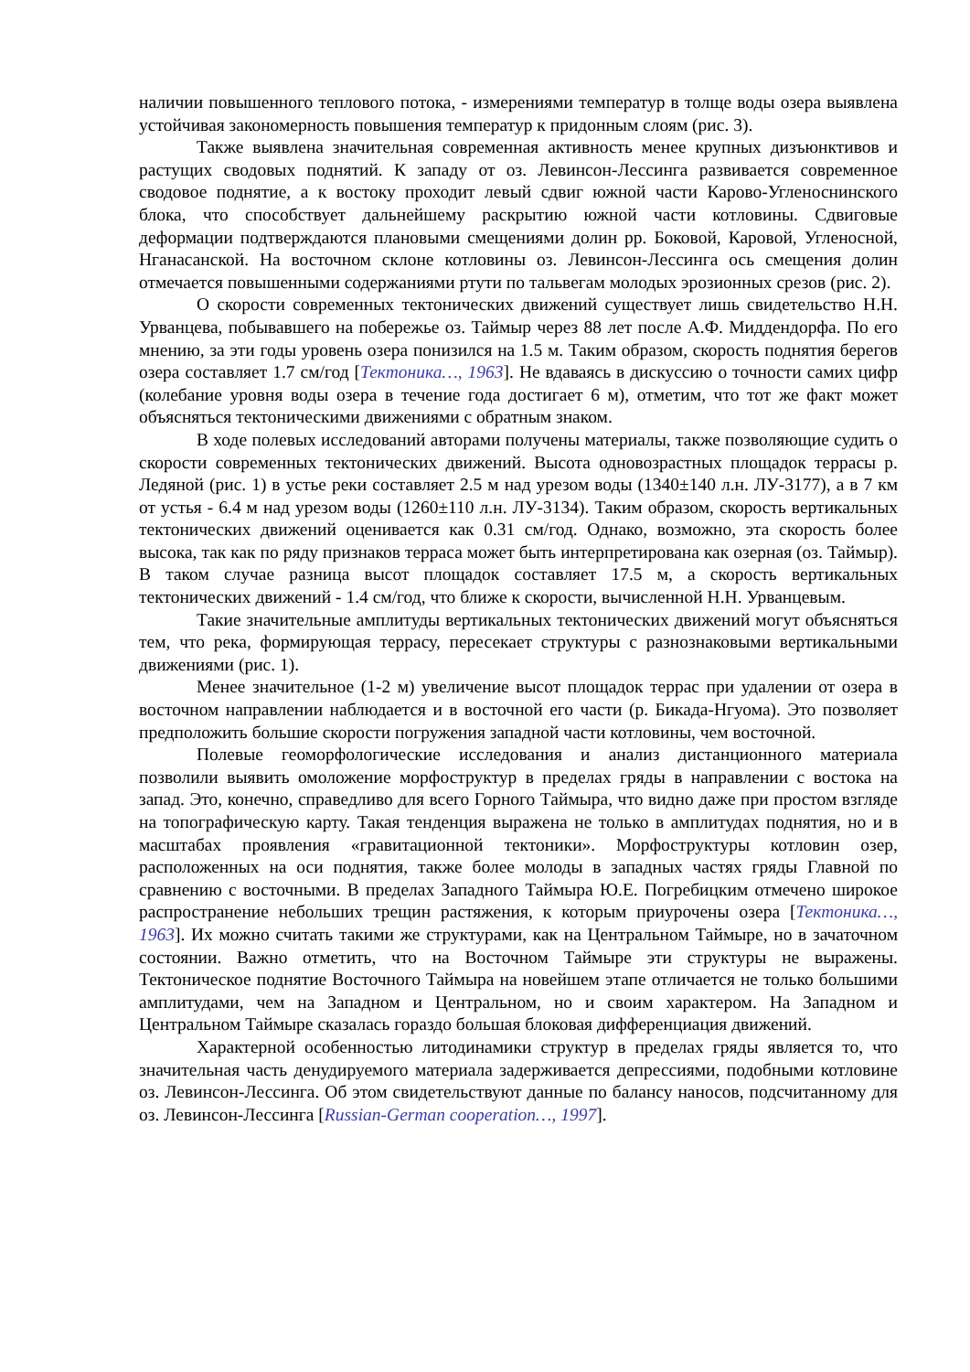наличии повышенного теплового потока, - измерениями температур в толще воды озера выявлена устойчивая закономерность повышения температур к придонным слоям (рис. 3).
Также выявлена значительная современная активность менее крупных дизъюнктивов и растущих сводовых поднятий. К западу от оз. Левинсон-Лессинга развивается современное сводовое поднятие, а к востоку проходит левый сдвиг южной части Карово-Угленоснинского блока, что способствует дальнейшему раскрытию южной части котловины. Сдвиговые деформации подтверждаются плановыми смещениями долин рр. Боковой, Каровой, Угленосной, Нганасанской. На восточном склоне котловины оз. Левинсон-Лессинга ось смещения долин отмечается повышенными содержаниями ртути по тальвегам молодых эрозионных срезов (рис. 2).
О скорости современных тектонических движений существует лишь свидетельство Н.Н. Урванцева, побывавшего на побережье оз. Таймыр через 88 лет после А.Ф. Миддендорфа. По его мнению, за эти годы уровень озера понизился на 1.5 м. Таким образом, скорость поднятия берегов озера составляет 1.7 см/год [Тектоника…, 1963]. Не вдаваясь в дискуссию о точности самих цифр (колебание уровня воды озера в течение года достигает 6 м), отметим, что тот же факт может объясняться тектоническими движениями с обратным знаком.
В ходе полевых исследований авторами получены материалы, также позволяющие судить о скорости современных тектонических движений. Высота одновозрастных площадок террасы р. Ледяной (рис. 1) в устье реки составляет 2.5 м над урезом воды (1340±140 л.н. ЛУ-3177), а в 7 км от устья - 6.4 м над урезом воды (1260±110 л.н. ЛУ-3134). Таким образом, скорость вертикальных тектонических движений оценивается как 0.31 см/год. Однако, возможно, эта скорость более высока, так как по ряду признаков терраса может быть интерпретирована как озерная (оз. Таймыр). В таком случае разница высот площадок составляет 17.5 м, а скорость вертикальных тектонических движений - 1.4 см/год, что ближе к скорости, вычисленной Н.Н. Урванцевым.
Такие значительные амплитуды вертикальных тектонических движений могут объясняться тем, что река, формирующая террасу, пересекает структуры с разнознаковыми вертикальными движениями (рис. 1).
Менее значительное (1-2 м) увеличение высот площадок террас при удалении от озера в восточном направлении наблюдается и в восточной его части (р. Бикада-Нгуома). Это позволяет предположить большие скорости погружения западной части котловины, чем восточной.
Полевые геоморфологические исследования и анализ дистанционного материала позволили выявить омоложение морфоструктур в пределах гряды в направлении с востока на запад. Это, конечно, справедливо для всего Горного Таймыра, что видно даже при простом взгляде на топографическую карту. Такая тенденция выражена не только в амплитудах поднятия, но и в масштабах проявления «гравитационной тектоники». Морфоструктуры котловин озер, расположенных на оси поднятия, также более молоды в западных частях гряды Главной по сравнению с восточными. В пределах Западного Таймыра Ю.Е. Погребицким отмечено широкое распространение небольших трещин растяжения, к которым приурочены озера [Тектоника…, 1963]. Их можно считать такими же структурами, как на Центральном Таймыре, но в зачаточном состоянии. Важно отметить, что на Восточном Таймыре эти структуры не выражены. Тектоническое поднятие Восточного Таймыра на новейшем этапе отличается не только большими амплитудами, чем на Западном и Центральном, но и своим характером. На Западном и Центральном Таймыре сказалась гораздо большая блоковая дифференциация движений.
Характерной особенностью литодинамики структур в пределах гряды является то, что значительная часть денудируемого материала задерживается депрессиями, подобными котловине оз. Левинсон-Лессинга. Об этом свидетельствуют данные по балансу наносов, подсчитанному для оз. Левинсон-Лессинга [Russian-German cooperation…, 1997].